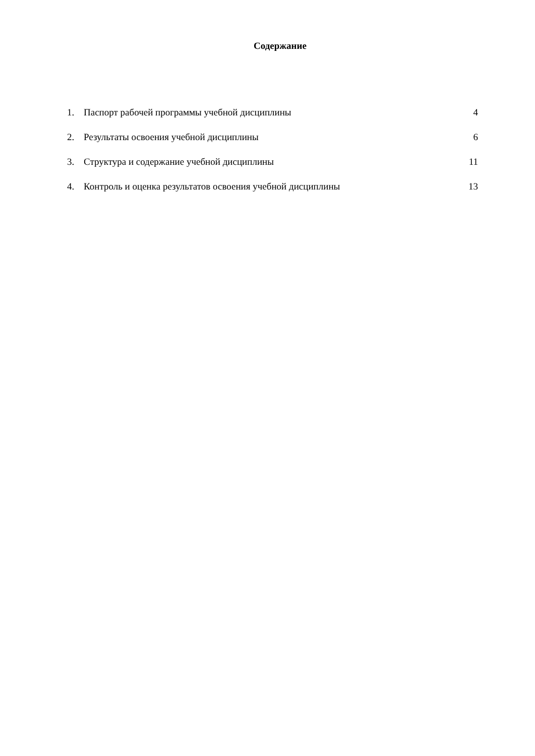Содержание
1. Паспорт рабочей программы учебной дисциплины 4
2. Результаты освоения учебной дисциплины 6
3. Структура и содержание учебной дисциплины 11
4. Контроль и оценка результатов освоения учебной дисциплины 13